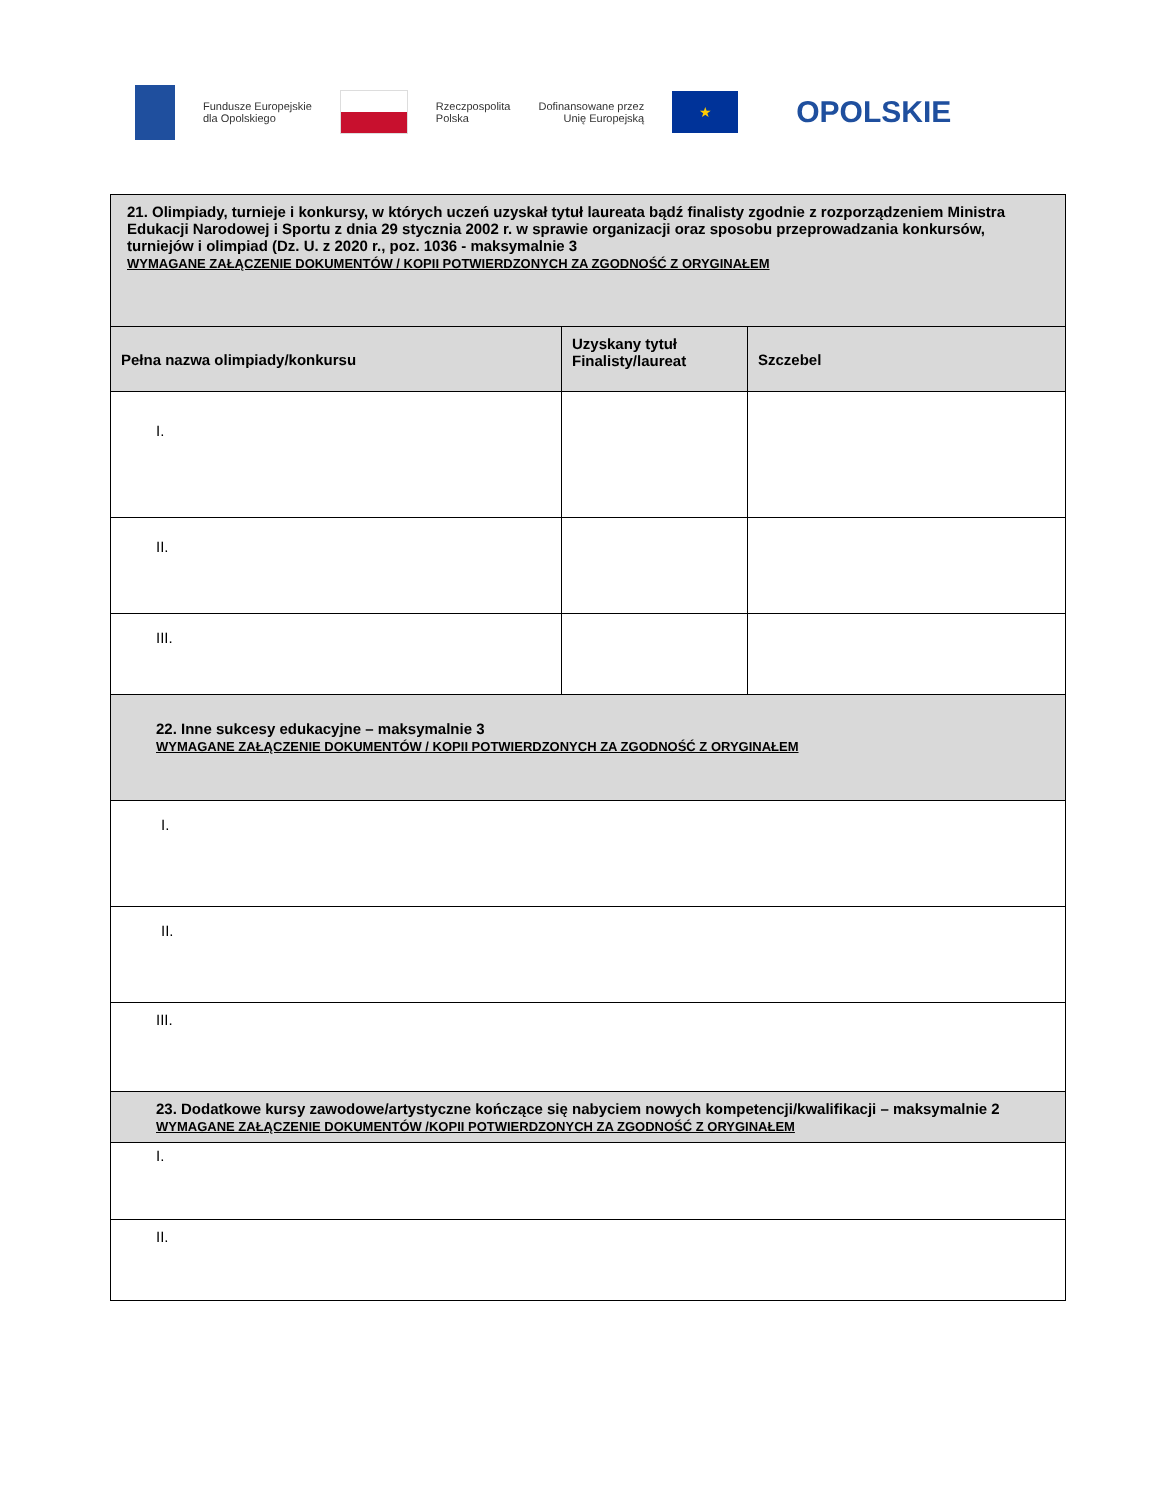Fundusze Europejskie
dla Opolskiego
Rzeczpospolita
Polska
Dofinansowane przez
Unię Europejską
★
OPOLSKIE
| 21. Olimpiady, turnieje i konkursy, w których uczeń uzyskał tytuł laureata bądź finalisty zgodnie z rozporządzeniem Ministra Edukacji Narodowej i Sportu z dnia 29 stycznia 2002 r. w sprawie organizacji oraz sposobu przeprowadzania konkursów, turniejów i olimpiad (Dz. U. z 2020 r., poz. 1036 - maksymalnie 3 WYMAGANE ZAŁĄCZENIE DOKUMENTÓW / KOPII POTWIERDZONYCH ZA ZGODNOŚĆ Z ORYGINAŁEM | | |
| Pełna nazwa olimpiady/konkursu | Uzyskany tytuł Finalisty/laureat | Szczebel |
| I. | | |
| II. | | |
| III. | | |
| 22. Inne sukcesy edukacyjne – maksymalnie 3 WYMAGANE ZAŁĄCZENIE DOKUMENTÓW / KOPII POTWIERDZONYCH ZA ZGODNOŚĆ Z ORYGINAŁEM | | |
| I. | | |
| II. | | |
| III. | | |
| 23. Dodatkowe kursy zawodowe/artystyczne kończące się nabyciem nowych kompetencji/kwalifikacji – maksymalnie 2 WYMAGANE ZAŁĄCZENIE DOKUMENTÓW /KOPII POTWIERDZONYCH ZA ZGODNOŚĆ Z ORYGINAŁEM | | |
| I. | | |
| II. | | |